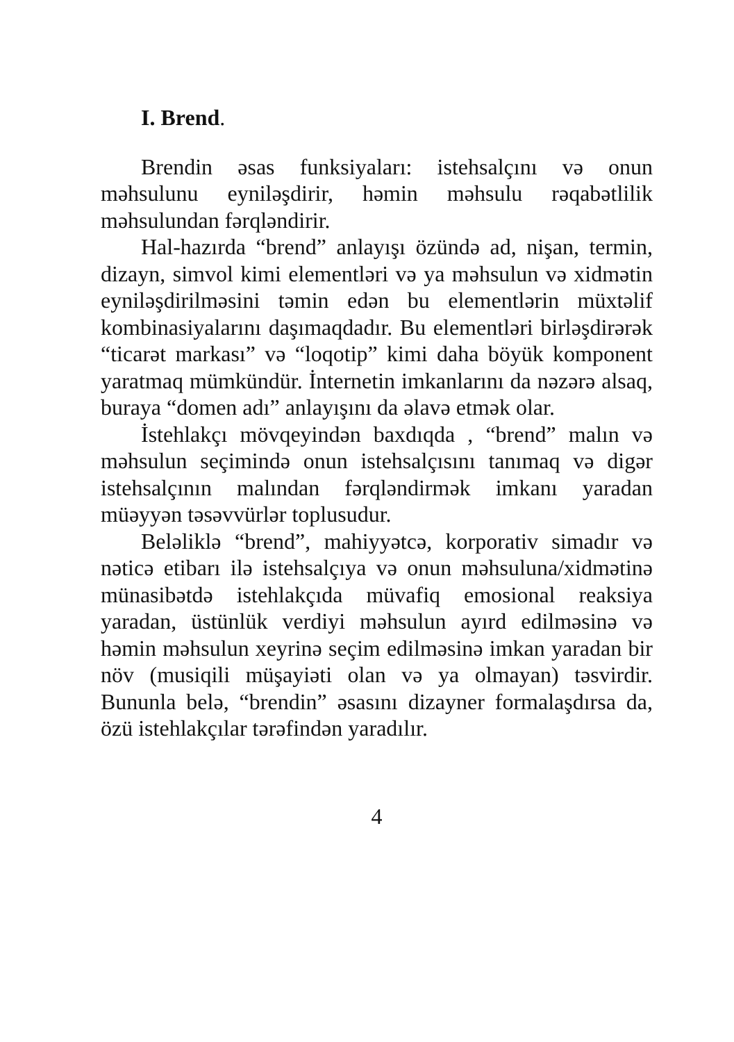I. Brend.
Brendin əsas funksiyaları: istehsalçını və onun məhsulunu eyniləşdirir, həmin məhsulu rəqabətlilik məhsulundan fərqləndirir.
Hal-hazırda “brend” anlayışı özündə ad, nişan, termin, dizayn, simvol kimi elementləri və ya məhsulun və xidmətin eyniləşdirilməsini təmin edən bu elementlərin müxtəlif kombinasiyalarını daşımaqdadır. Bu elementləri birləşdirərək “ticarət markası” və “loqotip” kimi daha böyük komponent yaratmaq mümkündür. İnternetin imkanlarını da nəzərə alsaq, buraya “domen adı” anlayışını da əlavə etmək olar.
İstehlakçı mövqeyindən baxdıqda , “brend” malın və məhsulun seçimində onun istehsalçısını tanımaq və digər istehsalçının malından fərqləndirmək imkanı yaradan müəyyən təsəvvürlər toplusudur.
Beləliklə “brend”, mahiyyətcə, korporativ simadır və nəticə etibarı ilə istehsalçıya və onun məhsuluna/xidmətinə münasibətdə istehlakçıda müvafiq emosional reaksiya yaradan, üstünlük verdiyi məhsulun ayırd edilməsinə və həmin məhsulun xeyrinə seçim edilməsinə imkan yaradan bir növ (musiqili müşayiəti olan və ya olmayan) təsvirdir. Bununla belə, “brendin” əsasını dizayner formalaşdırsa da, özü istehlakçılar tərəfindən yaradılır.
4